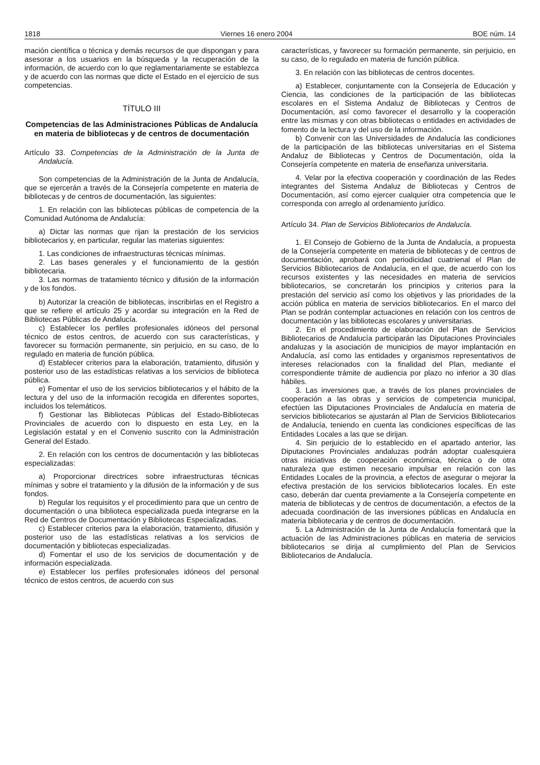1818 Viernes 16 enero 2004 BOE núm. 14
mación científica o técnica y demás recursos de que dispongan y para asesorar a los usuarios en la búsqueda y la recuperación de la información, de acuerdo con lo que reglamentariamente se establezca y de acuerdo con las normas que dicte el Estado en el ejercicio de sus competencias.
TÍTULO III
Competencias de las Administraciones Públicas de Andalucía en materia de bibliotecas y de centros de documentación
Artículo 33. Competencias de la Administración de la Junta de Andalucía.
Son competencias de la Administración de la Junta de Andalucía, que se ejercerán a través de la Consejería competente en materia de bibliotecas y de centros de documentación, las siguientes:
1. En relación con las bibliotecas públicas de competencia de la Comunidad Autónoma de Andalucía:
a) Dictar las normas que rijan la prestación de los servicios bibliotecarios y, en particular, regular las materias siguientes:
1. Las condiciones de infraestructuras técnicas mínimas.
2. Las bases generales y el funcionamiento de la gestión bibliotecaria.
3. Las normas de tratamiento técnico y difusión de la información y de los fondos.
b) Autorizar la creación de bibliotecas, inscribirlas en el Registro a que se refiere el artículo 25 y acordar su integración en la Red de Bibliotecas Públicas de Andalucía.
c) Establecer los perfiles profesionales idóneos del personal técnico de estos centros, de acuerdo con sus características, y favorecer su formación permanente, sin perjuicio, en su caso, de lo regulado en materia de función pública.
d) Establecer criterios para la elaboración, tratamiento, difusión y posterior uso de las estadísticas relativas a los servicios de biblioteca pública.
e) Fomentar el uso de los servicios bibliotecarios y el hábito de la lectura y del uso de la información recogida en diferentes soportes, incluidos los telemáticos.
f) Gestionar las Bibliotecas Públicas del Estado-Bibliotecas Provinciales de acuerdo con lo dispuesto en esta Ley, en la Legislación estatal y en el Convenio suscrito con la Administración General del Estado.
2. En relación con los centros de documentación y las bibliotecas especializadas:
a) Proporcionar directrices sobre infraestructuras técnicas mínimas y sobre el tratamiento y la difusión de la información y de sus fondos.
b) Regular los requisitos y el procedimiento para que un centro de documentación o una biblioteca especializada pueda integrarse en la Red de Centros de Documentación y Bibliotecas Especializadas.
c) Establecer criterios para la elaboración, tratamiento, difusión y posterior uso de las estadísticas relativas a los servicios de documentación y bibliotecas especializadas.
d) Fomentar el uso de los servicios de documentación y de información especializada.
e) Establecer los perfiles profesionales idóneos del personal técnico de estos centros, de acuerdo con sus
características, y favorecer su formación permanente, sin perjuicio, en su caso, de lo regulado en materia de función pública.
3. En relación con las bibliotecas de centros docentes.
a) Establecer, conjuntamente con la Consejería de Educación y Ciencia, las condiciones de la participación de las bibliotecas escolares en el Sistema Andaluz de Bibliotecas y Centros de Documentación, así como favorecer el desarrollo y la cooperación entre las mismas y con otras bibliotecas o entidades en actividades de fomento de la lectura y del uso de la información.
b) Convenir con las Universidades de Andalucía las condiciones de la participación de las bibliotecas universitarias en el Sistema Andaluz de Bibliotecas y Centros de Documentación, oída la Consejería competente en materia de enseñanza universitaria.
4. Velar por la efectiva cooperación y coordinación de las Redes integrantes del Sistema Andaluz de Bibliotecas y Centros de Documentación, así como ejercer cualquier otra competencia que le corresponda con arreglo al ordenamiento jurídico.
Artículo 34. Plan de Servicios Bibliotecarios de Andalucía.
1. El Consejo de Gobierno de la Junta de Andalucía, a propuesta de la Consejería competente en materia de bibliotecas y de centros de documentación, aprobará con periodicidad cuatrienal el Plan de Servicios Bibliotecarios de Andalucía, en el que, de acuerdo con los recursos existentes y las necesidades en materia de servicios bibliotecarios, se concretarán los principios y criterios para la prestación del servicio así como los objetivos y las prioridades de la acción pública en materia de servicios bibliotecarios. En el marco del Plan se podrán contemplar actuaciones en relación con los centros de documentación y las bibliotecas escolares y universitarias.
2. En el procedimiento de elaboración del Plan de Servicios Bibliotecarios de Andalucía participarán las Diputaciones Provinciales andaluzas y la asociación de municipios de mayor implantación en Andalucía, así como las entidades y organismos representativos de intereses relacionados con la finalidad del Plan, mediante el correspondiente trámite de audiencia por plazo no inferior a 30 días hábiles.
3. Las inversiones que, a través de los planes provinciales de cooperación a las obras y servicios de competencia municipal, efectúen las Diputaciones Provinciales de Andalucía en materia de servicios bibliotecarios se ajustarán al Plan de Servicios Bibliotecarios de Andalucía, teniendo en cuenta las condiciones específicas de las Entidades Locales a las que se dirijan.
4. Sin perjuicio de lo establecido en el apartado anterior, las Diputaciones Provinciales andaluzas podrán adoptar cualesquiera otras iniciativas de cooperación económica, técnica o de otra naturaleza que estimen necesario impulsar en relación con las Entidades Locales de la provincia, a efectos de asegurar o mejorar la efectiva prestación de los servicios bibliotecarios locales. En este caso, deberán dar cuenta previamente a la Consejería competente en materia de bibliotecas y de centros de documentación, a efectos de la adecuada coordinación de las inversiones públicas en Andalucía en materia bibliotecaria y de centros de documentación.
5. La Administración de la Junta de Andalucía fomentará que la actuación de las Administraciones públicas en materia de servicios bibliotecarios se dirija al cumplimiento del Plan de Servicios Bibliotecarios de Andalucía.